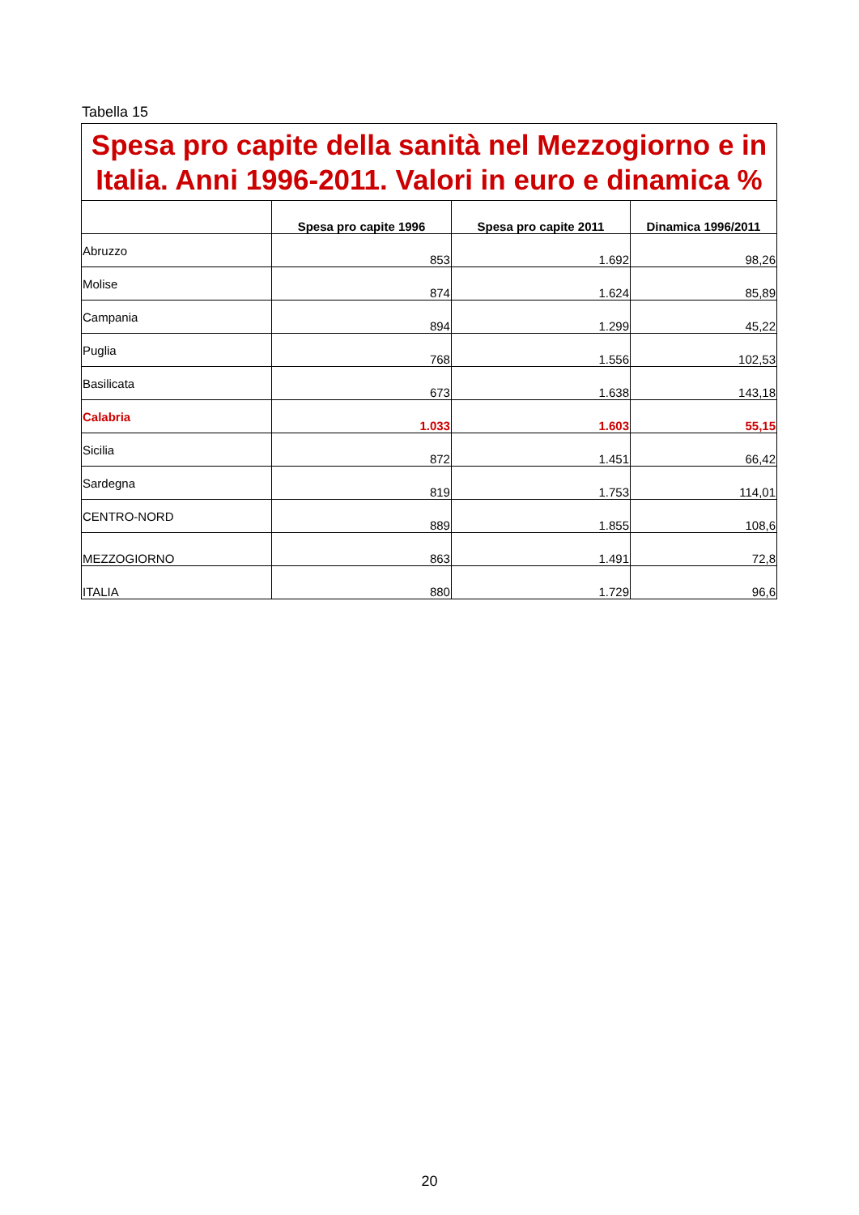Tabella 15
| Spesa pro capite della sanità nel Mezzogiorno e in Italia. Anni 1996-2011. Valori in euro e dinamica % | | | |
| | Spesa pro capite 1996 | Spesa pro capite 2011 | Dinamica 1996/2011 |
| Abruzzo | 853 | 1.692 | 98,26 |
| Molise | 874 | 1.624 | 85,89 |
| Campania | 894 | 1.299 | 45,22 |
| Puglia | 768 | 1.556 | 102,53 |
| Basilicata | 673 | 1.638 | 143,18 |
| Calabria | 1.033 | 1.603 | 55,15 |
| Sicilia | 872 | 1.451 | 66,42 |
| Sardegna | 819 | 1.753 | 114,01 |
| CENTRO-NORD | 889 | 1.855 | 108,6 |
| MEZZOGIORNO | 863 | 1.491 | 72,8 |
| ITALIA | 880 | 1.729 | 96,6 |
20